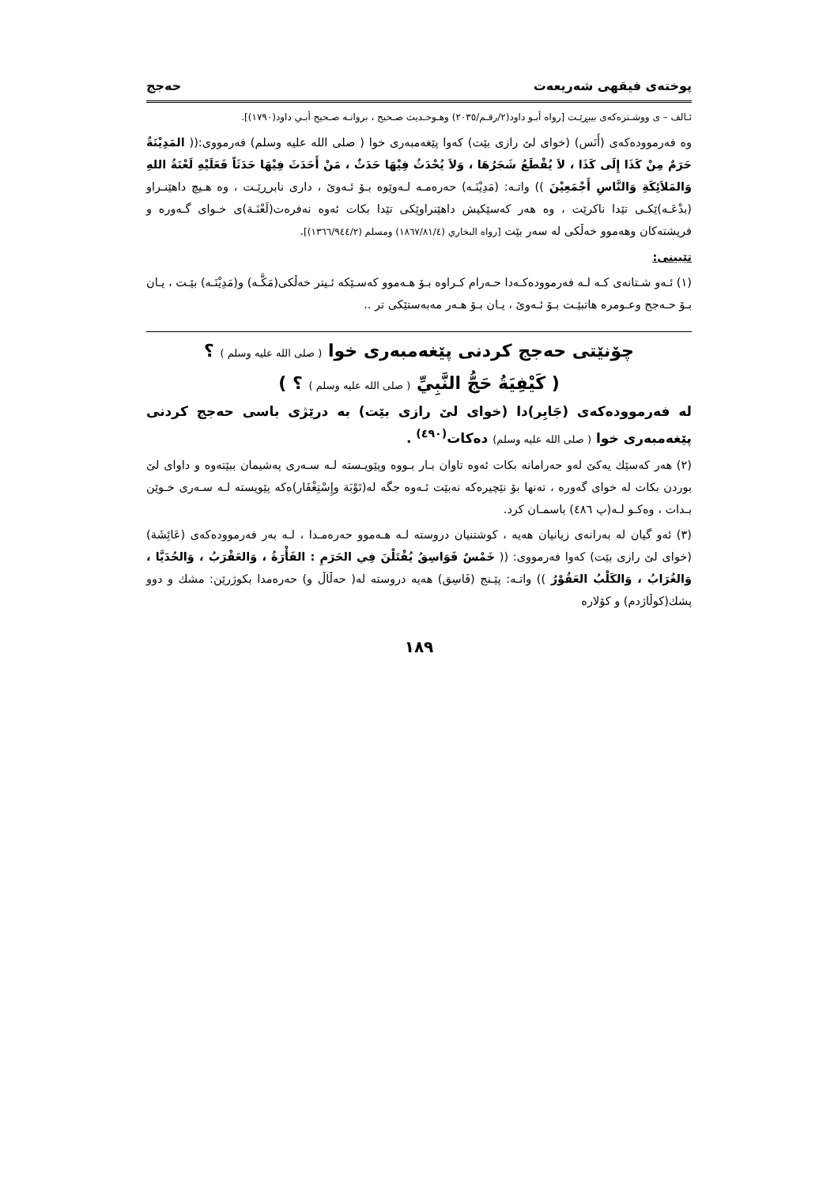پوختەی فیقهی شەریعەت حەجج
ئـالف – ی ووشـترەکەی بیبڕێـت [رواه أبـو داود(٢/رقـم/٢٠٣٥) وهـوحـديث صـحيح ، بروانـه صـحيح أبـي داود(١٧٩٠)].
وە فەرموودەکەی (أَنَس) (خوای لێ رازی بێت) کەوا پێغەمبەری خوا ( صلی الله علیه وسلم) فەرمووی:(( المَدِيْنَةُ حَرَمٌ مِنْ كَذَا إِلَى كَذَا ، لاَ يُقْطَعُ شَجَرُهَا ، وَلاَ يُحْدَثُ فِيْهَا حَدَثٌ ، مَنْ أَحَدَثَ فِيْهَا حَدَثَاً فَعَلَيْهِ لَعْنَةُ اللهِ وَالمَلاَئِكَةِ وَالنَّاسِ أَجْمَعِيْنَ )) واتـە: (مَدِيْنَـە) حەرەمـە لـەوێوە بـۆ ئـەوێ ، داری نابرڕێـت ، وە هـیچ داهێنـراو (بدْعَـە)ێکـی تێدا ناکرێت ، وە هەر کەسێکیش داهێنراوێکی تێدا بکات ئەوە نەفرەت(لَعْنَـة)ی خـوای گـەورە و فریشتەکان وهەموو خەڵکی لە سەر بێت [رواه البخاري (١٨٦٧/٨١/٤) ومسلم (١٣٦٦/٩٤٤/٢)].
تێبینی:
(١) ئـەو شـتانەی کـە لـە فەرموودەکـەدا حـەرام کـراوە بـۆ هـەموو کەسـێکە ئـیتر خەڵکی(مَكَّـە) و(مَدِيْنَـە) بێـت ، یـان بـۆ حـەجج وعـومرە هاتبێـت بـۆ ئـەوێ ، یـان بـۆ هـەر مەبەستێکی تر ..
چۆنێتی حەجج کردنی پێغەمبەری خوا ( صلی الله علیه وسلم ) ؟
( كَيْفِيَةُ حَجُّ النَّبِيِّ ( صلی الله علیه وسلم ) ؟ )
لە فەرموودەکەی (جَابِر)دا (خوای لێ رازی بێت) بە درێژی باسی حەجج کردنی پێغەمبەری خوا ( صلی الله علیه وسلم) دەکات<sup>(٤٩٠)</sup> .
(٢) هەر کەسێك یەکێ لەو حەرامانە بکات ئەوە تاوان بـار بـووە وپێویـستە لـە سـەری پەشیمان ببێتەوە و داوای لێ بوردن بکات لە خوای گەورە ، تەنها بۆ نێچیرەکە نەبێت ئـەوە جگە لە(تَوْبَة وإِسْتِغْفَار)ەکە پێویستە لـە سـەری خـوێن بـدات ، وەکـو لـە(پ ٤٨٦) باسمـان کرد.
(٣) ئەو گیان لە بەرانەی زیانیان هەیە ، کوشتنیان دروستە لـە هـەموو حەرەمـدا ، لـە بەر فەرموودەکەی (عَائِشَة) (خوای لێ رازی بێت) کەوا فەرمووی: (( خَمْسٌ فَوَاسِقُ يُقْتَلْنَ فِي الحَرَمِ : الفَأْرَةُ ، وَالعَقْرَبُ ، وَالحُدَيَّا ، وَالغُرَابُ ، وَالكَلْبُ العَقُوْرُ )) واتـە: پێـنج (فَاسِق) هەیە دروستە لە( حەڵاڵ و) حەرەمدا بکوژرێن: مشك و دوو پشك(کوڵاژدم) و کۆلارە
١٨٩